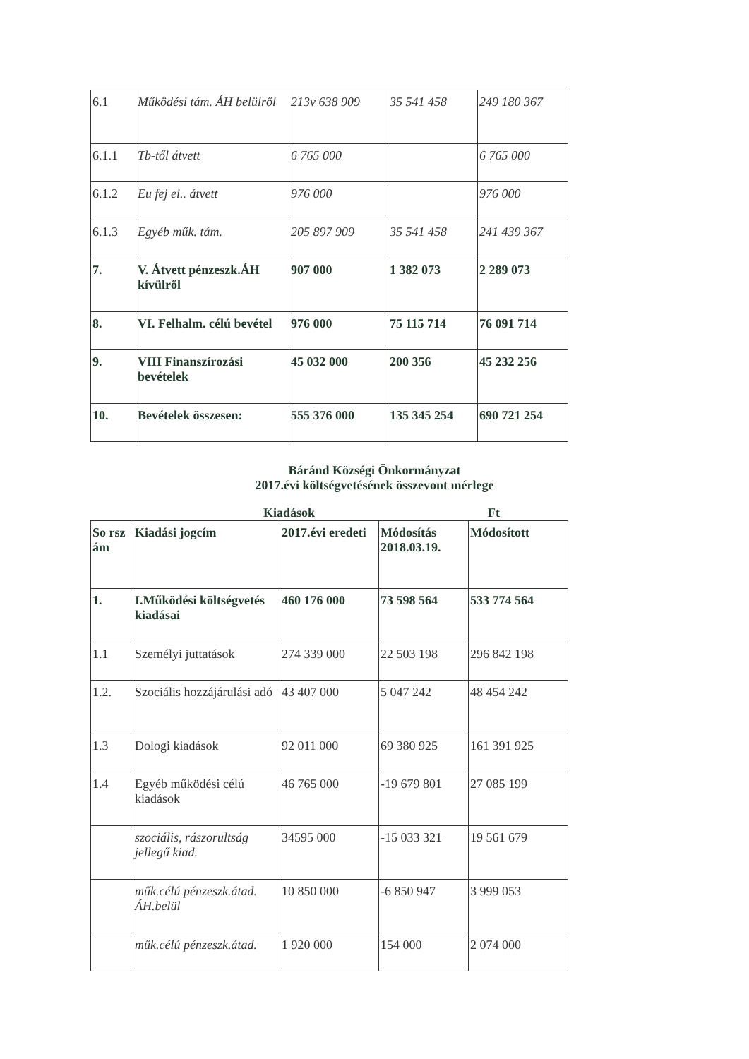| 6.1 | Működési tám. ÁH belülről | 213v 638 909 | 35 541 458 | 249 180 367 |
| 6.1.1 | Tb-től átvett | 6 765 000 | | 6 765 000 |
| 6.1.2 | Eu fej ei.. átvett | 976 000 | | 976 000 |
| 6.1.3 | Egyéb műk. tám. | 205 897 909 | 35 541 458 | 241 439 367 |
| 7. | V. Átvett pénzeszk.ÁH kívülről | 907 000 | 1 382 073 | 2 289 073 |
| 8. | VI. Felhalm. célú bevétel | 976 000 | 75 115 714 | 76 091 714 |
| 9. | VIII Finanszírozási bevételek | 45 032 000 | 200 356 | 45 232 256 |
| 10. | Bevételek összesen: | 555 376 000 | 135 345 254 | 690 721 254 |
Báránd Községi Önkormányzat
2017.évi költségvetésének összevont mérlege
Kiadások Ft
| So rsz ám | Kiadási jogcím | 2017.évi eredeti | Módosítás 2018.03.19. | Módosított |
| --- | --- | --- | --- | --- |
| 1. | I.Működési költségvetés kiadásai | 460 176 000 | 73 598 564 | 533 774 564 |
| 1.1 | Személyi juttatások | 274 339 000 | 22 503 198 | 296 842 198 |
| 1.2. | Szociális hozzájárulási adó | 43 407 000 | 5 047 242 | 48 454 242 |
| 1.3 | Dologi kiadások | 92 011 000 | 69 380 925 | 161 391 925 |
| 1.4 | Egyéb működési célú kiadások | 46 765 000 | -19 679 801 | 27 085 199 |
| | szociális, rászorultság jellegű kiad. | 34595 000 | -15 033 321 | 19 561 679 |
| | műk.célú pénzeszk.átad. ÁH.belül | 10 850 000 | -6 850 947 | 3 999 053 |
| | műk.célú pénzeszk.átad. | 1 920 000 | 154 000 | 2 074 000 |